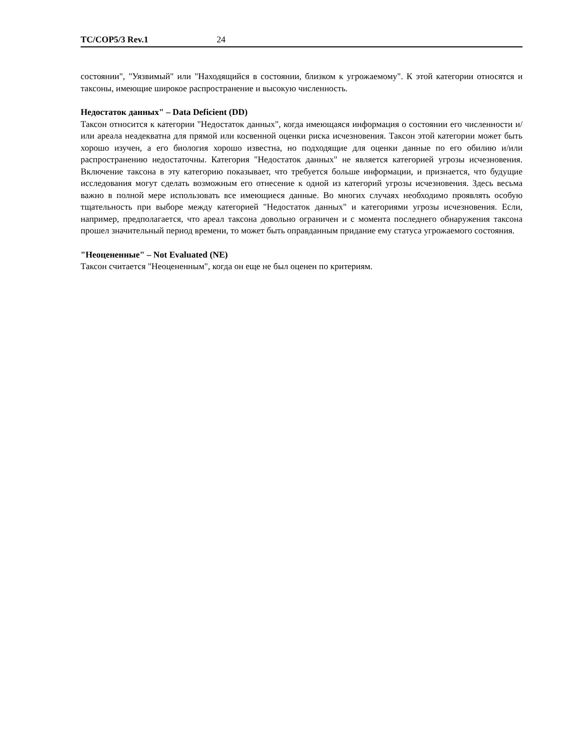TC/COP5/3 Rev.1 24
состоянии", "Уязвимый" или "Находящийся в состоянии, близком к угрожаемому". К этой категории относятся и таксоны, имеющие широкое распространение и высокую численность.
Недостаток данных" – Data Deficient (DD)
Таксон относится к категории "Недостаток данных", когда имеющаяся информация о состоянии его численности и/или ареала неадекватна для прямой или косвенной оценки риска исчезновения. Таксон этой категории может быть хорошо изучен, а его биология хорошо известна, но подходящие для оценки данные по его обилию и/или распространению недостаточны. Категория "Недостаток данных" не является категорией угрозы исчезновения. Включение таксона в эту категорию показывает, что требуется больше информации, и признается, что будущие исследования могут сделать возможным его отнесение к одной из категорий угрозы исчезновения. Здесь весьма важно в полной мере использовать все имеющиеся данные. Во многих случаях необходимо проявлять особую тщательность при выборе между категорией "Недостаток данных" и категориями угрозы исчезновения. Если, например, предполагается, что ареал таксона довольно ограничен и с момента последнего обнаружения таксона прошел значительный период времени, то может быть оправданным придание ему статуса угрожаемого состояния.
"Неоцененные" – Not Evaluated (NE)
Таксон считается "Неоцененным", когда он еще не был оценен по критериям.